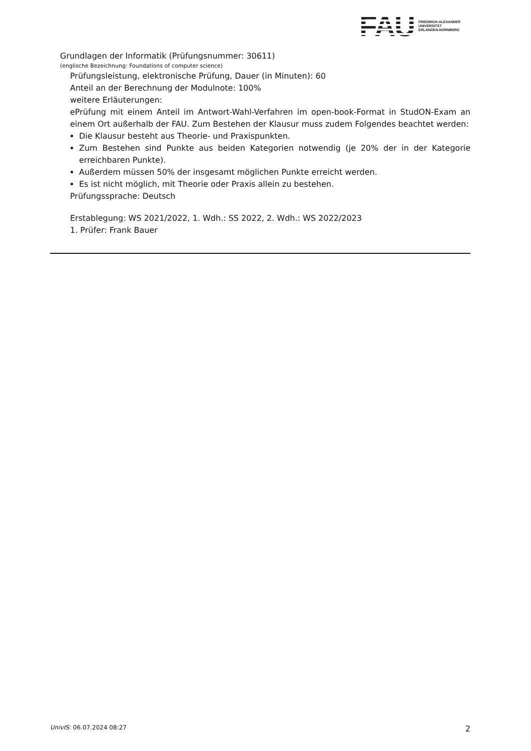FAU
FRIEDRICH-ALEXANDER
UNIVERSITÄT
ERLANGEN-NÜRNBERG
Grundlagen der Informatik (Prüfungsnummer: 30611)
(englische Bezeichnung: Foundations of computer science)
Prüfungsleistung, elektronische Prüfung, Dauer (in Minuten): 60
Anteil an der Berechnung der Modulnote: 100%
weitere Erläuterungen:
ePrüfung mit einem Anteil im Antwort-Wahl-Verfahren im open-book-Format in StudON-Exam an einem Ort außerhalb der FAU. Zum Bestehen der Klausur muss zudem Folgendes beachtet werden:
Die Klausur besteht aus Theorie- und Praxispunkten.
Zum Bestehen sind Punkte aus beiden Kategorien notwendig (je 20% der in der Kategorie erreichbaren Punkte).
Außerdem müssen 50% der insgesamt möglichen Punkte erreicht werden.
Es ist nicht möglich, mit Theorie oder Praxis allein zu bestehen.
Prüfungssprache: Deutsch
Erstablegung: WS 2021/2022, 1. Wdh.: SS 2022, 2. Wdh.: WS 2022/2023
1. Prüfer: Frank Bauer
UnivIS: 06.07.2024 08:27 2